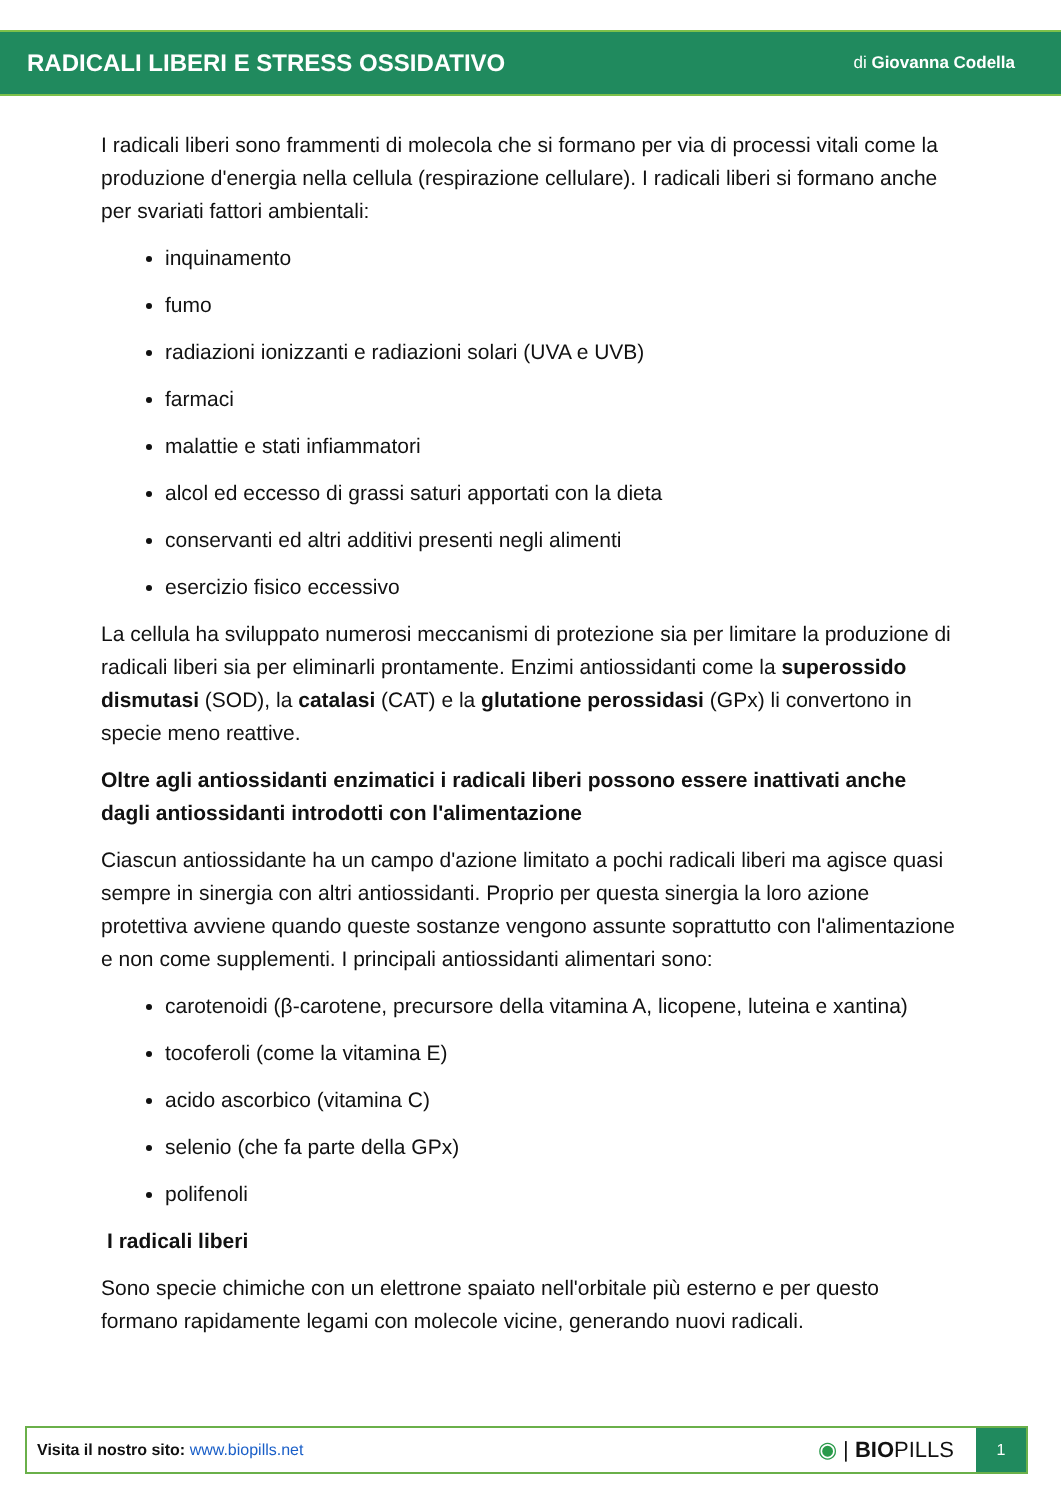RADICALI LIBERI E STRESS OSSIDATIVO
di Giovanna Codella
I radicali liberi sono frammenti di molecola che si formano per via di processi vitali come la produzione d'energia nella cellula (respirazione cellulare). I radicali liberi si formano anche per svariati fattori ambientali:
inquinamento
fumo
radiazioni ionizzanti e radiazioni solari (UVA e UVB)
farmaci
malattie e stati infiammatori
alcol ed eccesso di grassi saturi apportati con la dieta
conservanti ed altri additivi presenti negli alimenti
esercizio fisico eccessivo
La cellula ha sviluppato numerosi meccanismi di protezione sia per limitare la produzione di radicali liberi sia per eliminarli prontamente. Enzimi antiossidanti come la superossido dismutasi (SOD), la catalasi (CAT) e la glutatione perossidasi (GPx) li convertono in specie meno reattive.
Oltre agli antiossidanti enzimatici i radicali liberi possono essere inattivati anche dagli antiossidanti introdotti con l'alimentazione
Ciascun antiossidante ha un campo d'azione limitato a pochi radicali liberi ma agisce quasi sempre in sinergia con altri antiossidanti. Proprio per questa sinergia la loro azione protettiva avviene quando queste sostanze vengono assunte soprattutto con l'alimentazione e non come supplementi. I principali antiossidanti alimentari sono:
carotenoidi (β-carotene, precursore della vitamina A, licopene, luteina e xantina)
tocoferoli (come la vitamina E)
acido ascorbico (vitamina C)
selenio (che fa parte della GPx)
polifenoli
I radicali liberi
Sono specie chimiche con un elettrone spaiato nell'orbitale più esterno e per questo formano rapidamente legami con molecole vicine, generando nuovi radicali.
Visita il nostro sito: www.biopills.net
◉ | BIOPILLS
1